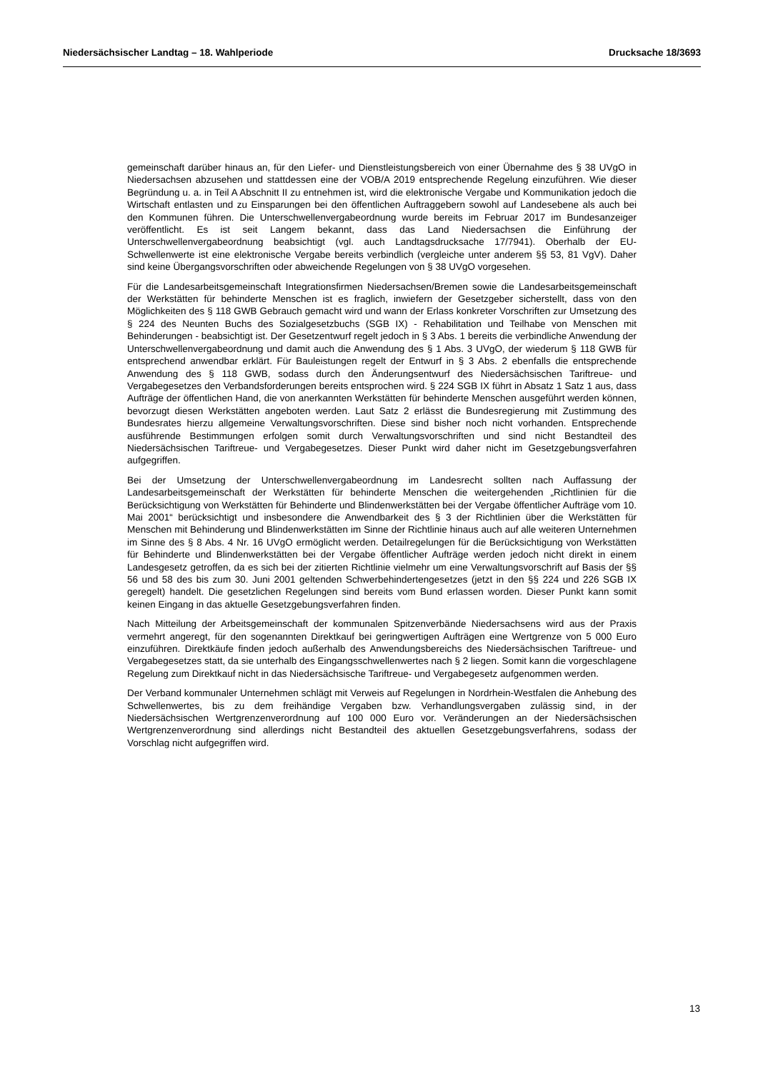Niedersächsischer Landtag – 18. Wahlperiode Drucksache 18/3693
gemeinschaft darüber hinaus an, für den Liefer- und Dienstleistungsbereich von einer Übernahme des § 38 UVgO in Niedersachsen abzusehen und stattdessen eine der VOB/A 2019 entsprechende Regelung einzuführen. Wie dieser Begründung u. a. in Teil A Abschnitt II zu entnehmen ist, wird die elektronische Vergabe und Kommunikation jedoch die Wirtschaft entlasten und zu Einsparungen bei den öffentlichen Auftraggebern sowohl auf Landesebene als auch bei den Kommunen führen. Die Unterschwellenvergabeordnung wurde bereits im Februar 2017 im Bundesanzeiger veröffentlicht. Es ist seit Langem bekannt, dass das Land Niedersachsen die Einführung der Unterschwellenvergabeordnung beabsichtigt (vgl. auch Landtagsdrucksache 17/7941). Oberhalb der EU-Schwellenwerte ist eine elektronische Vergabe bereits verbindlich (vergleiche unter anderem §§ 53, 81 VgV). Daher sind keine Übergangsvorschriften oder abweichende Regelungen von § 38 UVgO vorgesehen.
Für die Landesarbeitsgemeinschaft Integrationsfirmen Niedersachsen/Bremen sowie die Landesarbeitsgemeinschaft der Werkstätten für behinderte Menschen ist es fraglich, inwiefern der Gesetzgeber sicherstellt, dass von den Möglichkeiten des § 118 GWB Gebrauch gemacht wird und wann der Erlass konkreter Vorschriften zur Umsetzung des § 224 des Neunten Buchs des Sozialgesetzbuchs (SGB IX) - Rehabilitation und Teilhabe von Menschen mit Behinderungen - beabsichtigt ist. Der Gesetzentwurf regelt jedoch in § 3 Abs. 1 bereits die verbindliche Anwendung der Unterschwellenvergabeordnung und damit auch die Anwendung des § 1 Abs. 3 UVgO, der wiederum § 118 GWB für entsprechend anwendbar erklärt. Für Bauleistungen regelt der Entwurf in § 3 Abs. 2 ebenfalls die entsprechende Anwendung des § 118 GWB, sodass durch den Änderungsentwurf des Niedersächsischen Tariftreue- und Vergabegesetzes den Verbandsforderungen bereits entsprochen wird. § 224 SGB IX führt in Absatz 1 Satz 1 aus, dass Aufträge der öffentlichen Hand, die von anerkannten Werkstätten für behinderte Menschen ausgeführt werden können, bevorzugt diesen Werkstätten angeboten werden. Laut Satz 2 erlässt die Bundesregierung mit Zustimmung des Bundesrates hierzu allgemeine Verwaltungsvorschriften. Diese sind bisher noch nicht vorhanden. Entsprechende ausführende Bestimmungen erfolgen somit durch Verwaltungsvorschriften und sind nicht Bestandteil des Niedersächsischen Tariftreue- und Vergabegesetzes. Dieser Punkt wird daher nicht im Gesetzgebungsverfahren aufgegriffen.
Bei der Umsetzung der Unterschwellenvergabeordnung im Landesrecht sollten nach Auffassung der Landesarbeitsgemeinschaft der Werkstätten für behinderte Menschen die weitergehenden „Richtlinien für die Berücksichtigung von Werkstätten für Behinderte und Blindenwerkstätten bei der Vergabe öffentlicher Aufträge vom 10. Mai 2001“ berücksichtigt und insbesondere die Anwendbarkeit des § 3 der Richtlinien über die Werkstätten für Menschen mit Behinderung und Blindenwerkstätten im Sinne der Richtlinie hinaus auch auf alle weiteren Unternehmen im Sinne des § 8 Abs. 4 Nr. 16 UVgO ermöglicht werden. Detailregelungen für die Berücksichtigung von Werkstätten für Behinderte und Blindenwerkstätten bei der Vergabe öffentlicher Aufträge werden jedoch nicht direkt in einem Landesgesetz getroffen, da es sich bei der zitierten Richtlinie vielmehr um eine Verwaltungsvorschrift auf Basis der §§ 56 und 58 des bis zum 30. Juni 2001 geltenden Schwerbehindertengesetzes (jetzt in den §§ 224 und 226 SGB IX geregelt) handelt. Die gesetzlichen Regelungen sind bereits vom Bund erlassen worden. Dieser Punkt kann somit keinen Eingang in das aktuelle Gesetzgebungsverfahren finden.
Nach Mitteilung der Arbeitsgemeinschaft der kommunalen Spitzenverbände Niedersachsens wird aus der Praxis vermehrt angeregt, für den sogenannten Direktkauf bei geringwertigen Aufträgen eine Wertgrenze von 5 000 Euro einzuführen. Direktkäufe finden jedoch außerhalb des Anwendungsbereichs des Niedersächsischen Tariftreue- und Vergabegesetzes statt, da sie unterhalb des Eingangsschwellenwertes nach § 2 liegen. Somit kann die vorgeschlagene Regelung zum Direktkauf nicht in das Niedersächsische Tariftreue- und Vergabegesetz aufgenommen werden.
Der Verband kommunaler Unternehmen schlägt mit Verweis auf Regelungen in Nordrhein-Westfalen die Anhebung des Schwellenwertes, bis zu dem freihändige Vergaben bzw. Verhandlungsvergaben zulässig sind, in der Niedersächsischen Wertgrenzenverordnung auf 100 000 Euro vor. Veränderungen an der Niedersächsischen Wertgrenzenverordnung sind allerdings nicht Bestandteil des aktuellen Gesetzgebungsverfahrens, sodass der Vorschlag nicht aufgegriffen wird.
13